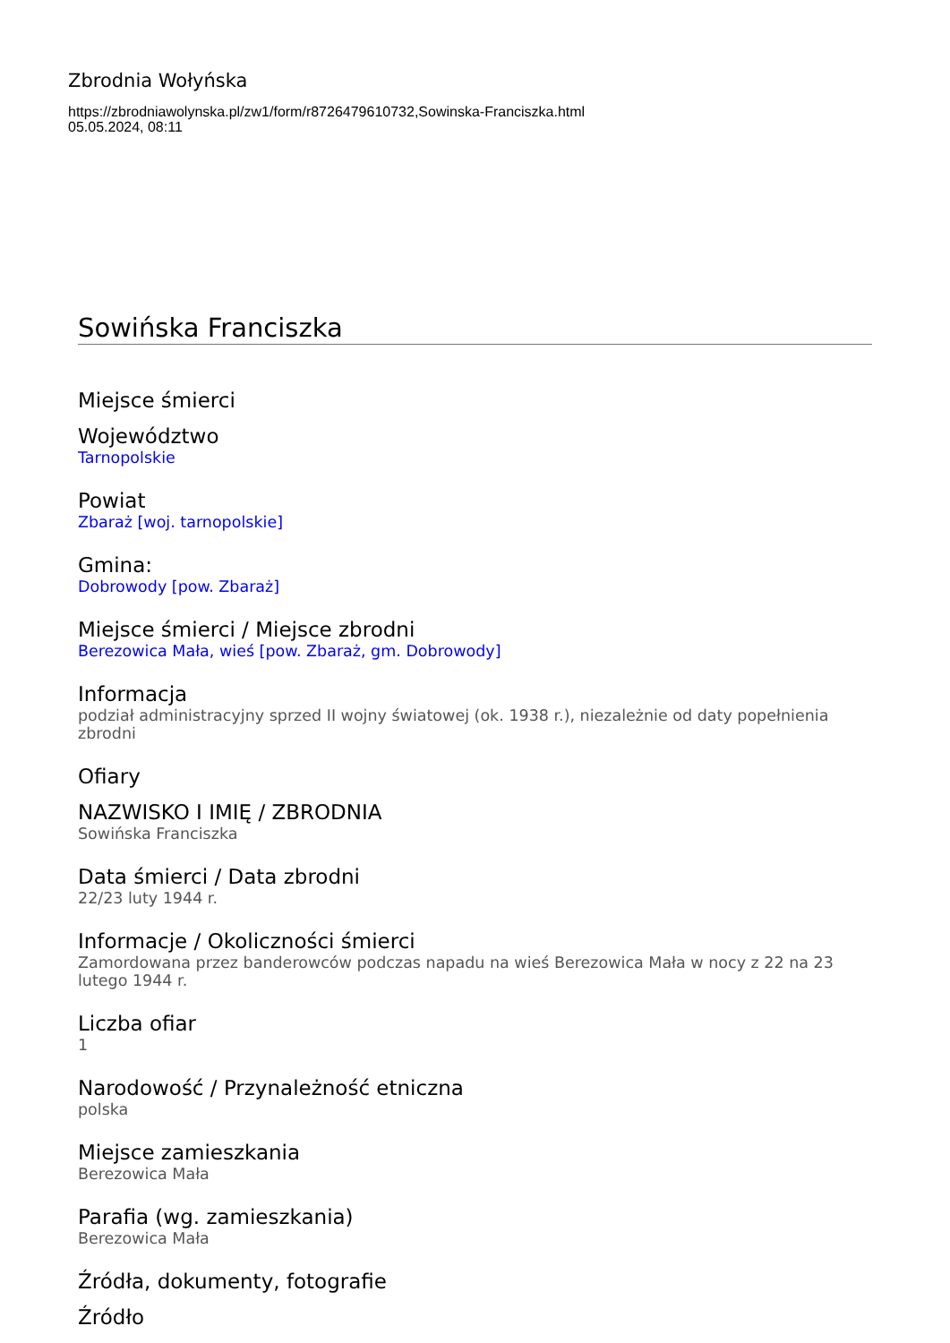Zbrodnia Wołyńska
https://zbrodniawolynska.pl/zw1/form/r8726479610732,Sowinska-Franciszka.html
05.05.2024, 08:11
Sowińska Franciszka
Miejsce śmierci
Województwo
Tarnopolskie
Powiat
Zbaraż [woj. tarnopolskie]
Gmina:
Dobrowody [pow. Zbaraż]
Miejsce śmierci / Miejsce zbrodni
Berezowica Mała, wieś [pow. Zbaraż, gm. Dobrowody]
Informacja
podział administracyjny sprzed II wojny światowej (ok. 1938 r.), niezależnie od daty popełnienia zbrodni
Ofiary
NAZWISKO I IMIĘ / ZBRODNIA
Sowińska Franciszka
Data śmierci / Data zbrodni
22/23 luty 1944 r.
Informacje / Okoliczności śmierci
Zamordowana przez banderowców podczas napadu na wieś Berezowica Mała w nocy z 22 na 23 lutego 1944 r.
Liczba ofiar
1
Narodowość / Przynależność etniczna
polska
Miejsce zamieszkania
Berezowica Mała
Parafia (wg. zamieszkania)
Berezowica Mała
Źródła, dokumenty, fotografie
Źródło